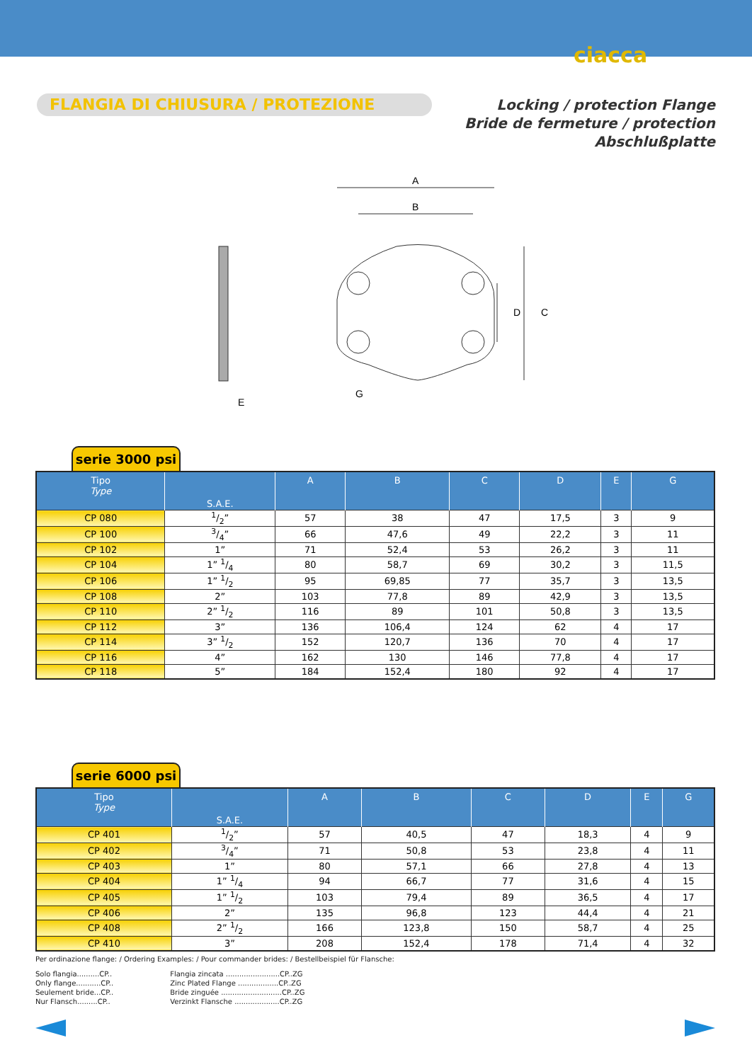ciacca
FLANGIA DI CHIUSURA / PROTEZIONE
Locking / protection Flange
Bride de fermeture / protection
Abschlußplatte
A
B
D
C
G
E
serie 3000 psi
| Tipo Type | S.A.E. | A | B | C | D | E | G |
| --- | --- | --- | --- | --- | --- | --- | --- |
| CP 080 | 1/2” | 57 | 38 | 47 | 17,5 | 3 | 9 |
| CP 100 | 3/4” | 66 | 47,6 | 49 | 22,2 | 3 | 11 |
| CP 102 | 1” | 71 | 52,4 | 53 | 26,2 | 3 | 11 |
| CP 104 | 1” 1/4 | 80 | 58,7 | 69 | 30,2 | 3 | 11,5 |
| CP 106 | 1” 1/2 | 95 | 69,85 | 77 | 35,7 | 3 | 13,5 |
| CP 108 | 2” | 103 | 77,8 | 89 | 42,9 | 3 | 13,5 |
| CP 110 | 2” 1/2 | 116 | 89 | 101 | 50,8 | 3 | 13,5 |
| CP 112 | 3” | 136 | 106,4 | 124 | 62 | 4 | 17 |
| CP 114 | 3” 1/2 | 152 | 120,7 | 136 | 70 | 4 | 17 |
| CP 116 | 4” | 162 | 130 | 146 | 77,8 | 4 | 17 |
| CP 118 | 5” | 184 | 152,4 | 180 | 92 | 4 | 17 |
serie 6000 psi
| Tipo Type | S.A.E. | A | B | C | D | E | G |
| --- | --- | --- | --- | --- | --- | --- | --- |
| CP 401 | 1/2” | 57 | 40,5 | 47 | 18,3 | 4 | 9 |
| CP 402 | 3/4” | 71 | 50,8 | 53 | 23,8 | 4 | 11 |
| CP 403 | 1” | 80 | 57,1 | 66 | 27,8 | 4 | 13 |
| CP 404 | 1” 1/4 | 94 | 66,7 | 77 | 31,6 | 4 | 15 |
| CP 405 | 1” 1/2 | 103 | 79,4 | 89 | 36,5 | 4 | 17 |
| CP 406 | 2” | 135 | 96,8 | 123 | 44,4 | 4 | 21 |
| CP 408 | 2” 1/2 | 166 | 123,8 | 150 | 58,7 | 4 | 25 |
| CP 410 | 3” | 208 | 152,4 | 178 | 71,4 | 4 | 32 |
Per ordinazione flange: / Ordering Examples: / Pour commander brides: / Bestellbeispiel für Flansche:
Solo flangia..........CP..
Only flange...........CP..
Seulement bride...CP..
Nur Flansch.........CP..
Flangia zincata ........................CP..ZG
Zinc Plated Flange ..................CP..ZG
Bride zinguée ...........................CP..ZG
Verzinkt Flansche ....................CP..ZG